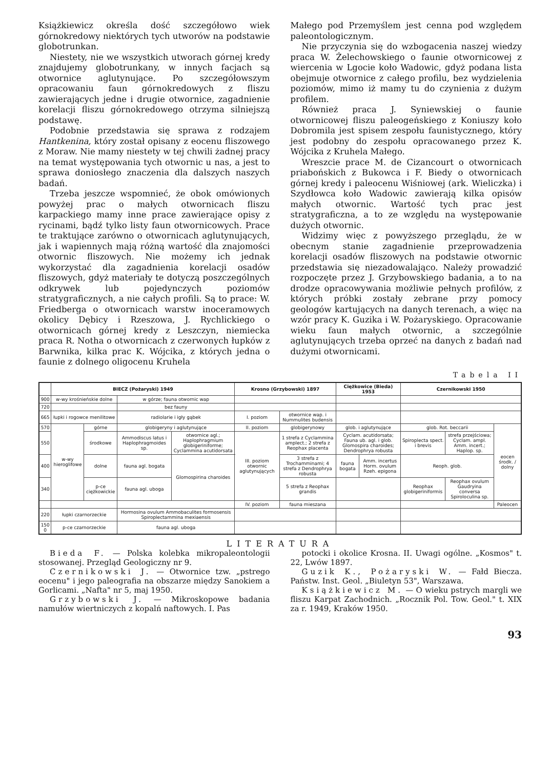Książkiewicz określa dość szczegółowo wiek górnokredowy niektórych tych utworów na podstawie globotrunkan.
Niestety, nie we wszystkich utworach górnej kredy znajdujemy globotrunkany, w innych facjach są otwornice aglutynujące. Po szczegółowszym opracowaniu faun górnokredowych z fliszu zawierających jedne i drugie otwornice, zagadnienie korelacji fliszu górnokredowego otrzyma silniejszą podstawę.
Podobnie przedstawia się sprawa z rodzajem Hantkenina, który został opisany z eocenu fliszowego z Moraw. Nie mamy niestety w tej chwili żadnej pracy na temat występowania tych otwornic u nas, a jest to sprawa doniosłego znaczenia dla dalszych naszych badań.
Trzeba jeszcze wspomnieć, że obok omówionych powyżej prac o małych otwornicach fliszu karpackiego mamy inne prace zawierające opisy z rycinami, bądź tylko listy faun otwornicowych. Prace te traktujące zarówno o otwornicach aglutynujących, jak i wapiennych mają różną wartość dla znajomości otwornic fliszowych. Nie możemy ich jednak wykorzystać dla zagadnienia korelacji osadów fliszowych, gdyż materiały te dotyczą poszczególnych odkrywek lub pojedynczych poziomów stratygraficznych, a nie całych profili. Są to prace: W. Friedberga o otwornicach warstw inoceramowych okolicy Dębicy i Rzeszowa, J. Rychlickiego o otwornicach górnej kredy z Leszczyn, niemiecka praca R. Notha o otwornicach z czerwonych łupków z Barwnika, kilka prac K. Wójcika, z których jedna o faunie z dolnego oligocenu Kruhela
Małego pod Przemyślem jest cenna pod względem paleontologicznym.
Nie przyczynia się do wzbogacenia naszej wiedzy praca W. Żelechowskiego o faunie otwornicowej z wiercenia w Lgocie koło Wadowic, gdyż podana lista obejmuje otwornice z całego profilu, bez wydzielenia poziomów, mimo iż mamy tu do czynienia z dużym profilem.
Również praca J. Syniewskiej o faunie otwornicowej fliszu paleogeńskiego z Koniuszy koło Dobromila jest spisem zespołu faunistycznego, który jest podobny do zespołu opracowanego przez K. Wójcika z Kruhela Małego.
Wreszcie prace M. de Cizancourt o otwornicach priabońskich z Bukowca i F. Biedy o otwornicach górnej kredy i paleocenu Wiśniowej (ark. Wieliczka) i Szydłowca koło Wadowic zawierają kilka opisów małych otwornic. Wartość tych prac jest stratygraficzna, a to ze względu na występowanie dużych otwornic.
Widzimy więc z powyższego przeglądu, że w obecnym stanie zagadnienie przeprowadzenia korelacji osadów fliszowych na podstawie otwornic przedstawia się niezadowalająco. Należy prowadzić rozpoczęte przez J. Grzybowskiego badania, a to na drodze opracowywania możliwie pełnych profilów, z których próbki zostały zebrane przy pomocy geologów kartujących na danych terenach, a więc na wzór pracy K. Guzika i W. Pożaryskiego. Opracowanie wieku faun małych otwornic, a szczególnie aglutynujących trzeba oprzeć na danych z badań nad dużymi otwornicami.
Tabela II
| | BIECZ (Pożaryski) 1949 | | | | Krosno (Grzybowski) 1897 | | Ciężkowice (Bieda) 1953 | | Czernikowski 1950 | | |
| --- | --- | --- | --- | --- | --- | --- | --- | --- | --- | --- | --- |
| 900 | w-wy krośnieńskie dolne | | w górze; fauna otwornic wap | | | | | | | | |
| 720 | | | bez fauny | | | | | | | | |
| 665 | łupki i rogowce menilitowe | | radiolarie i igły gąbek | | I. poziom | otwornice wap. i Nummulites budensis | | | | | |
| 570 | w-wy hieroglifowe | górne | globigeryny i aglutynujące | | II. poziom | globigerynowy | glob. i aglutynujące | | glob. Rot. beccarii | | eocen środk. / dolny |
| 550 | | środkowe | Ammodiscus latus i Haplophragmoides sp. | otwornice agl.; Haplophragmium globigeriniforme; Cyclammina acutidorsata | III. poziom otwornic aglutynujących | 1 strefa z Cyclammina amplect.; 2 strefa z Reophax placenta | Cyclam. acutidorsata; Fauna ub. agl. i glob. Glomospira charoides; Dendrophrya robusta | | Spiroplecta spect. i brevis | strefa przejściowa; Cyclam. ampl. Amm. incert.; Haplop. sp. | |
| 400 | | dolne | fauna agl. bogata | Glomospirina charoides | | 3 strefa z Trochamminami; 4 strefa z Dendrophrya robusta | fauna bogata | Amm. incertus Horm. ovulum Rzeh. epigona | Reoph. glob. | | |
| 340 | | p-ce ciężkowickie | fauna agl. uboga | | | 5 strefa z Reophax grandis | | | Reophax globigeriniformis | Reophax ovulum Gaudryina conversa Spiroloculina sp. | |
| | | | | | IV. poziom | fauna mieszana | | | | | Paleocen |
| 220 | łupki czarnorzeckie | | Hormosina ovulum Ammobaculites formosensis Spiroplectammina mexiaensis | | | | | | | | |
| 150 0 | p-ce czarnorzeckie | | fauna agl. uboga | | | | | | | | |
LITERATURA
Bieda F. — Polska kolebka mikropaleontologii stosowanej. Przegląd Geologiczny nr 9.
Czernikowski J. — Otwornice tzw. „pstrego eocenu" i jego paleografia na obszarze między Sanokiem a Gorlicami. „Nafta" nr 5, maj 1950.
Grzybowski J. — Mikroskopowe badania namułów wiertniczych z kopalń naftowych. I. Pas
potocki i okolice Krosna. II. Uwagi ogólne. „Kosmos" t. 22, Lwów 1897.
Guzik K., Pożaryski W. — Fałd Biecza. Państw. Inst. Geol. „Biuletyn 53", Warszawa.
Książkiewicz M. — O wieku pstrych margli we fliszu Karpat Zachodnich. „Rocznik Pol. Tow. Geol." t. XIX za r. 1949, Kraków 1950.
93